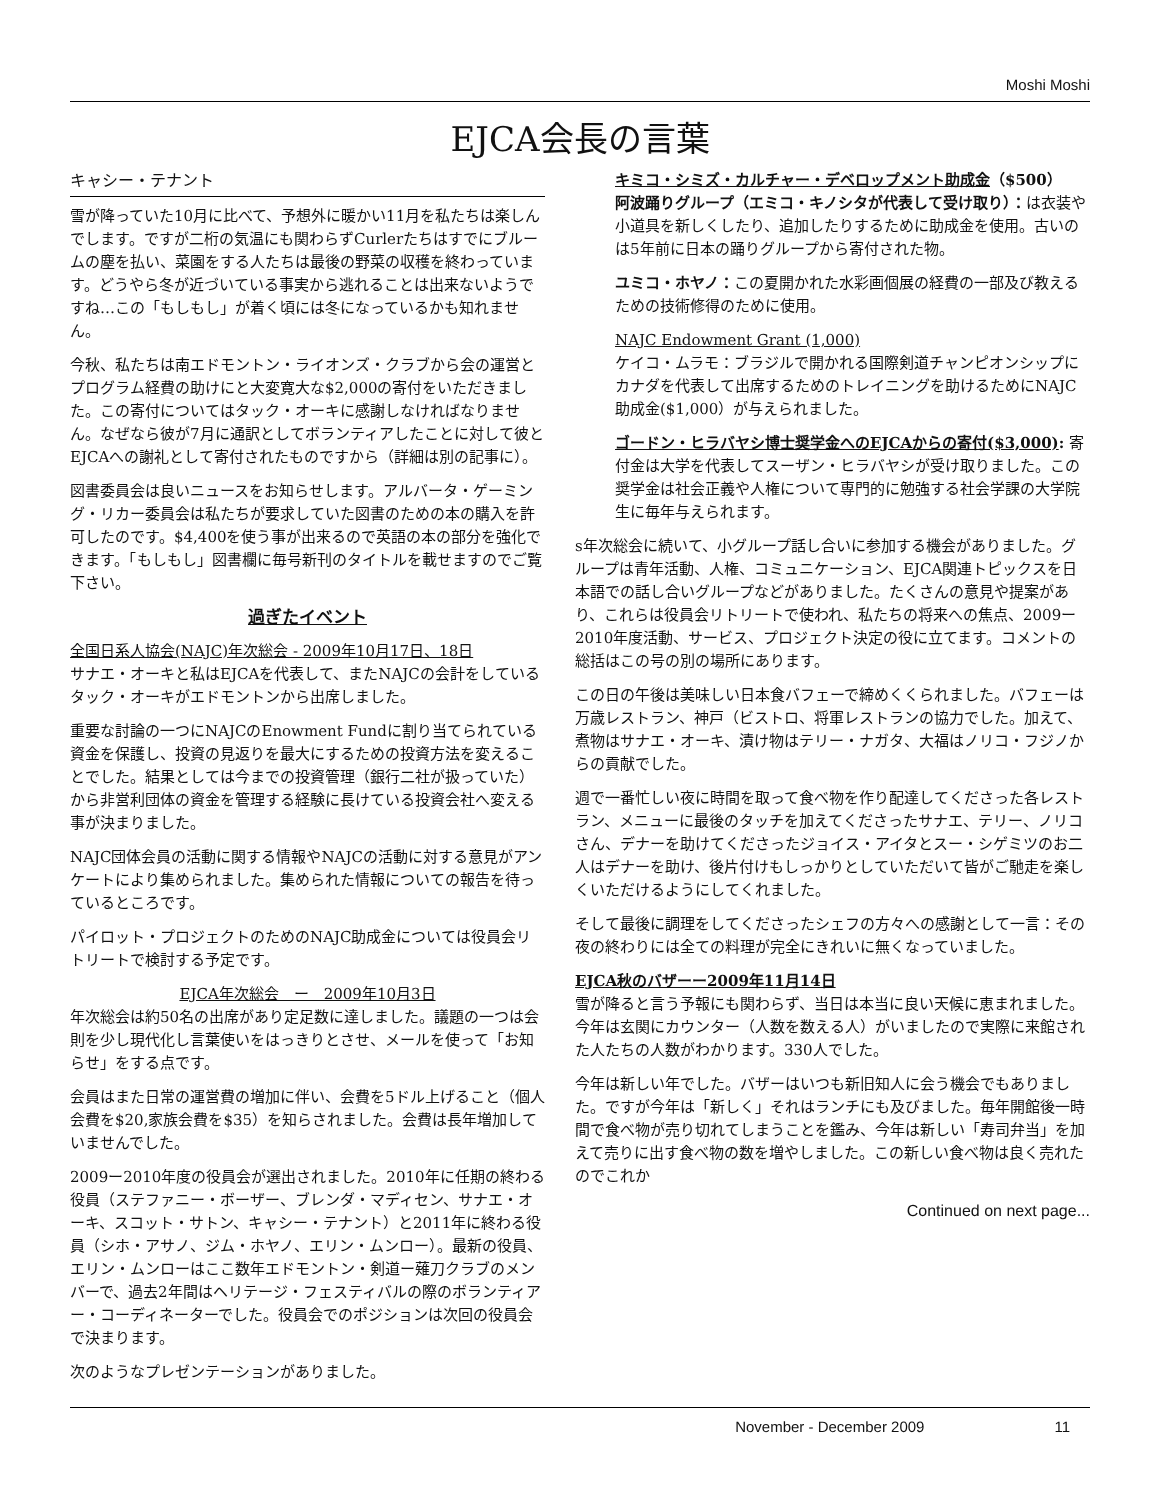Moshi Moshi
EJCA会長の言葉
キャシー・テナント
雪が降っていた10月に比べて、予想外に暖かい11月を私たちは楽しんでします。ですが二桁の気温にも関わらずCurlerたちはすでにブルームの塵を払い、菜園をする人たちは最後の野菜の収穫を終わっています。どうやら冬が近づいている事実から逃れることは出来ないようですね…この「もしもし」が着く頃には冬になっているかも知れません。
今秋、私たちは南エドモントン・ライオンズ・クラブから会の運営とプログラム経費の助けにと大変寛大な$2,000の寄付をいただきました。この寄付についてはタック・オーキに感謝しなければなりません。なぜなら彼が7月に通訳としてボランティアしたことに対して彼とEJCAへの謝礼として寄付されたものですから（詳細は別の記事に）。
図書委員会は良いニュースをお知らせします。アルバータ・ゲーミング・リカー委員会は私たちが要求していた図書のための本の購入を許可したのです。$4,400を使う事が出来るので英語の本の部分を強化できます。「もしもし」図書欄に毎号新刊のタイトルを載せますのでご覧下さい。
過ぎたイベント
全国日系人協会(NAJC)年次総会 - 2009年10月17日、18日
サナエ・オーキと私はEJCAを代表して、またNAJCの会計をしているタック・オーキがエドモントンから出席しました。
重要な討論の一つにNAJCのEnowment Fundに割り当てられている資金を保護し、投資の見返りを最大にするための投資方法を変えることでした。結果としては今までの投資管理（銀行二社が扱っていた）から非営利団体の資金を管理する経験に長けている投資会社へ変える事が決まりました。
NAJC団体会員の活動に関する情報やNAJCの活動に対する意見がアンケートにより集められました。集められた情報についての報告を待っているところです。
パイロット・プロジェクトのためのNAJC助成金については役員会リトリートで検討する予定です。
EJCA年次総会　ー　2009年10月3日
年次総会は約50名の出席があり定足数に達しました。議題の一つは会則を少し現代化し言葉使いをはっきりとさせ、メールを使って「お知らせ」をする点です。
会員はまた日常の運営費の増加に伴い、会費を5ドル上げること（個人会費を$20,家族会費を$35）を知らされました。会費は長年増加していませんでした。
2009ー2010年度の役員会が選出されました。2010年に任期の終わる役員（ステファニー・ボーザー、ブレンダ・マディセン、サナエ・オーキ、スコット・サトン、キャシー・テナント）と2011年に終わる役員（シホ・アサノ、ジム・ホヤノ、エリン・ムンロー）。最新の役員、エリン・ムンローはここ数年エドモントン・剣道ー薙刀クラブのメンバーで、過去2年間はヘリテージ・フェスティバルの際のボランティアー・コーディネーターでした。役員会でのポジションは次回の役員会で決まります。
次のようなプレゼンテーションがありました。
キミコ・シミズ・カルチャー・デベロップメント助成金（$500）
阿波踊りグループ（エミコ・キノシタが代表して受け取り）：は衣装や小道具を新しくしたり、追加したりするために助成金を使用。古いのは5年前に日本の踊りグループから寄付された物。
ユミコ・ホヤノ：この夏開かれた水彩画個展の経費の一部及び教えるための技術修得のために使用。
NAJC Endowment Grant (1,000)
ケイコ・ムラモ：ブラジルで開かれる国際剣道チャンピオンシップにカナダを代表して出席するためのトレイニングを助けるためにNAJC助成金($1,000）が与えられました。
ゴードン・ヒラバヤシ博士奨学金へのEJCAからの寄付($3,000): 寄付金は大学を代表してスーザン・ヒラバヤシが受け取りました。この奨学金は社会正義や人権について専門的に勉強する社会学課の大学院生に毎年与えられます。
s年次総会に続いて、小グループ話し合いに参加する機会がありました。グループは青年活動、人権、コミュニケーション、EJCA関連トピックスを日本語での話し合いグループなどがありました。たくさんの意見や提案があり、これらは役員会リトリートで使われ、私たちの将来への焦点、2009ー2010年度活動、サービス、プロジェクト決定の役に立てます。コメントの総括はこの号の別の場所にあります。
この日の午後は美味しい日本食バフェーで締めくくられました。バフェーは万歳レストラン、神戸（ビストロ、将軍レストランの協力でした。加えて、煮物はサナエ・オーキ、漬け物はテリー・ナガタ、大福はノリコ・フジノからの貢献でした。
週で一番忙しい夜に時間を取って食べ物を作り配達してくださった各レストラン、メニューに最後のタッチを加えてくださったサナエ、テリー、ノリコさん、デナーを助けてくださったジョイス・アイタとスー・シゲミツのお二人はデナーを助け、後片付けもしっかりとしていただいて皆がご馳走を楽しくいただけるようにしてくれました。
そして最後に調理をしてくださったシェフの方々への感謝として一言：その夜の終わりには全ての料理が完全にきれいに無くなっていました。
EJCA秋のバザーー2009年11月14日
雪が降ると言う予報にも関わらず、当日は本当に良い天候に恵まれました。今年は玄関にカウンター（人数を数える人）がいましたので実際に来館された人たちの人数がわかります。330人でした。
今年は新しい年でした。バザーはいつも新旧知人に会う機会でもありました。ですが今年は「新しく」それはランチにも及びました。毎年開館後一時間で食べ物が売り切れてしまうことを鑑み、今年は新しい「寿司弁当」を加えて売りに出す食べ物の数を増やしました。この新しい食べ物は良く売れたのでこれか
Continued on next page...
November - December 2009 11